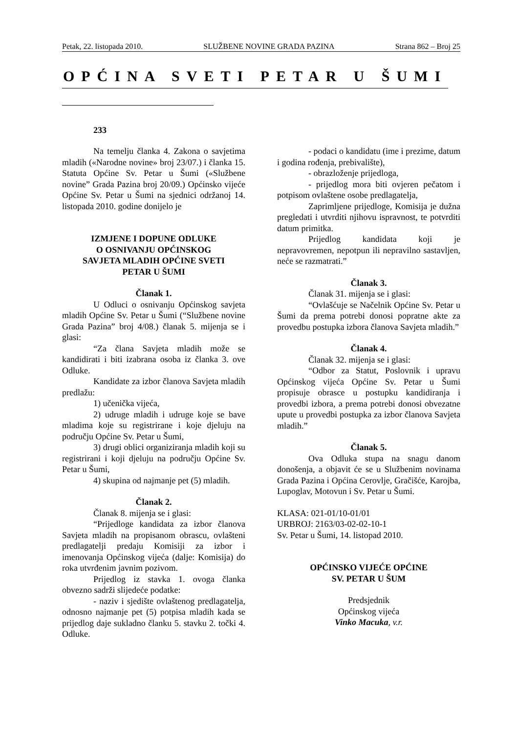Petak, 22. listopada 2010. SLUŽBENE NOVINE GRADA PAZINA Strana 862 – Broj 25
OPĆINA SVETI PETAR U ŠUMI
233
Na temelju članka 4. Zakona o savjetima mladih («Narodne novine» broj 23/07.) i članka 15. Statuta Općine Sv. Petar u Šumi («Službene novine” Grada Pazina broj 20/09.) Općinsko vijeće Općine Sv. Petar u Šumi na sjednici održanoj 14. listopada 2010. godine donijelo je
IZMJENE I DOPUNE ODLUKE
O OSNIVANJU OPĆINSKOG
SAVJETA MLADIH OPĆINE SVETI
PETAR U ŠUMI
Članak 1.
U Odluci o osnivanju Općinskog savjeta mladih Općine Sv. Petar u Šumi (“Službene novine Grada Pazina” broj 4/08.) članak 5. mijenja se i glasi:
“Za člana Savjeta mladih može se kandidirati i biti izabrana osoba iz članka 3. ove Odluke.
Kandidate za izbor članova Savjeta mladih predlažu:
1) učenička vijeća,
2) udruge mladih i udruge koje se bave mladima koje su registrirane i koje djeluju na području Općine Sv. Petar u Šumi,
3) drugi oblici organiziranja mladih koji su registrirani i koji djeluju na području Općine Sv. Petar u Šumi,
4) skupina od najmanje pet (5) mladih.
Članak 2.
Članak 8. mijenja se i glasi:
“Prijedloge kandidata za izbor članova Savjeta mladih na propisanom obrascu, ovlašteni predlagatelji predaju Komisiji za izbor i imenovanja Općinskog vijeća (dalje: Komisija) do roka utvrđenim javnim pozivom.
Prijedlog iz stavka 1. ovoga članka obvezno sadrži slijedeće podatke:
- naziv i sjedište ovlaštenog predlagatelja, odnosno najmanje pet (5) potpisa mladih kada se prijedlog daje sukladno članku 5. stavku 2. točki 4. Odluke.
- podaci o kandidatu (ime i prezime, datum i godina rođenja, prebivalište),
- obrazloženje prijedloga,
- prijedlog mora biti ovjeren pečatom i potpisom ovlaštene osobe predlagatelja,
Zaprimljene prijedloge, Komisija je dužna pregledati i utvrditi njihovu ispravnost, te potvrditi datum primitka.
Prijedlog kandidata koji je nepravovremen, nepotpun ili nepravilno sastavljen, neće se razmatrati.”
Članak 3.
Članak 31. mijenja se i glasi:
“Ovlašćuje se Načelnik Općine Sv. Petar u Šumi da prema potrebi donosi popratne akte za provedbu postupka izbora članova Savjeta mladih.”
Članak 4.
Članak 32. mijenja se i glasi:
“Odbor za Statut, Poslovnik i upravu Općinskog vijeća Općine Sv. Petar u Šumi propisuje obrasce u postupku kandidiranja i provedbi izbora, a prema potrebi donosi obvezatne upute u provedbi postupka za izbor članova Savjeta mladih.”
Članak 5.
Ova Odluka stupa na snagu danom donošenja, a objavit će se u Službenim novinama Grada Pazina i Općina Cerovlje, Gračišće, Karojba, Lupoglav, Motovun i Sv. Petar u Šumi.
KLASA: 021-01/10-01/01
URBROJ: 2163/03-02-02-10-1
Sv. Petar u Šumi, 14. listopad 2010.
OPĆINSKO VIJEĆE OPĆINE
SV. PETAR U ŠUM
Predsjednik
Općinskog vijeća
Vinko Macuka, v.r.